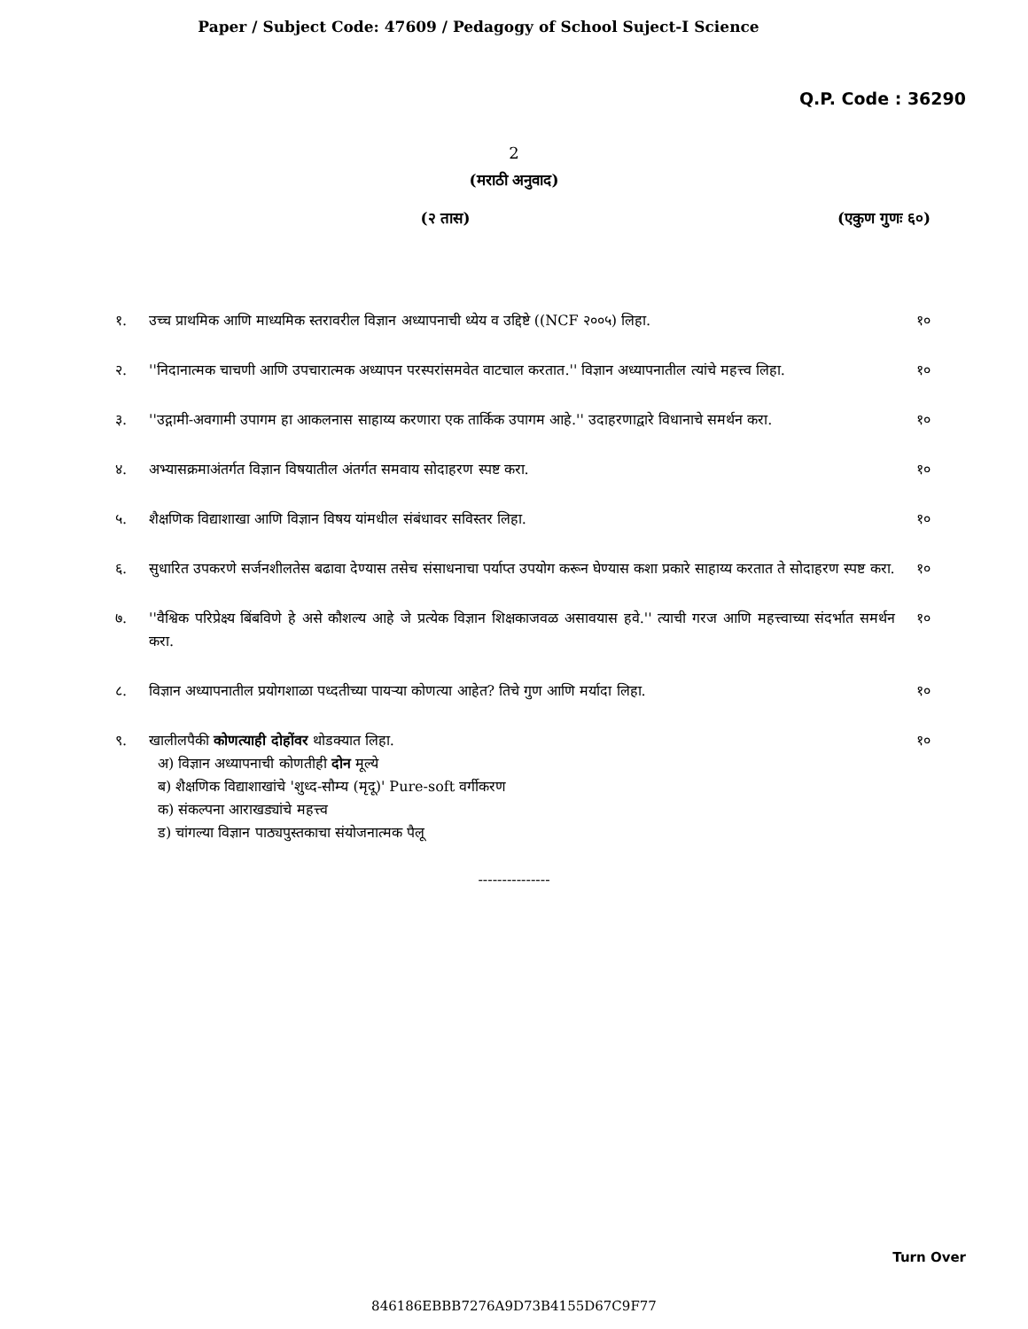Paper / Subject Code: 47609 / Pedagogy of School Suject-I Science
Q.P. Code : 36290
2
(मराठी अनुवाद)
(२ तास) (एकुण गुणः ६०)
१. उच्च प्राथमिक आणि माध्यमिक स्तरावरील विज्ञान अध्यापनाची ध्येय व उद्दिष्टे ((NCF २००५) लिहा.
१०
२. ''निदानात्मक चाचणी आणि उपचारात्मक अध्यापन परस्परांसमवेत वाटचाल करतात.'' विज्ञान अध्यापनातील त्यांचे महत्त्व लिहा.
१०
३. ''उद्गामी-अवगामी उपागम हा आकलनास साहाय्य करणारा एक तार्किक उपागम आहे.'' उदाहरणाद्वारे विधानाचे समर्थन करा.
१०
४. अभ्यासक्रमाअंतर्गत विज्ञान विषयातील अंतर्गत समवाय सोदाहरण स्पष्ट करा.
१०
५. शैक्षणिक विद्याशाखा आणि विज्ञान विषय यांमधील संबंधावर सविस्तर लिहा.
१०
६. सुधारित उपकरणे सर्जनशीलतेस बढावा देण्यास तसेच संसाधनाचा पर्याप्त उपयोग करून घेण्यास कशा प्रकारे साहाय्य करतात ते सोदाहरण स्पष्ट करा.
१०
७. ''वैश्विक परिप्रेक्ष्य बिंबविणे हे असे कौशल्य आहे जे प्रत्येक विज्ञान शिक्षकाजवळ असावयास हवे.'' त्याची गरज आणि महत्त्वाच्या संदर्भात समर्थन करा.
१०
८. विज्ञान अध्यापनातील प्रयोगशाळा पध्दतीच्या पायऱ्या कोणत्या आहेत? तिचे गुण आणि मर्यादा लिहा.
१०
९. खालीलपैकी कोणत्याही दोहोंवर थोडक्यात लिहा.
अ) विज्ञान अध्यापनाची कोणतीही दोन मूल्ये
ब) शैक्षणिक विद्याशाखांचे 'शुध्द-सौम्य (मृदू)' Pure-soft वर्गीकरण
क) संकल्पना आराखड्यांचे महत्त्व
ड) चांगल्या विज्ञान पाठ्यपुस्तकाचा संयोजनात्मक पैलू
१०
---------------
Turn Over
846186EBBB7276A9D73B4155D67C9F77